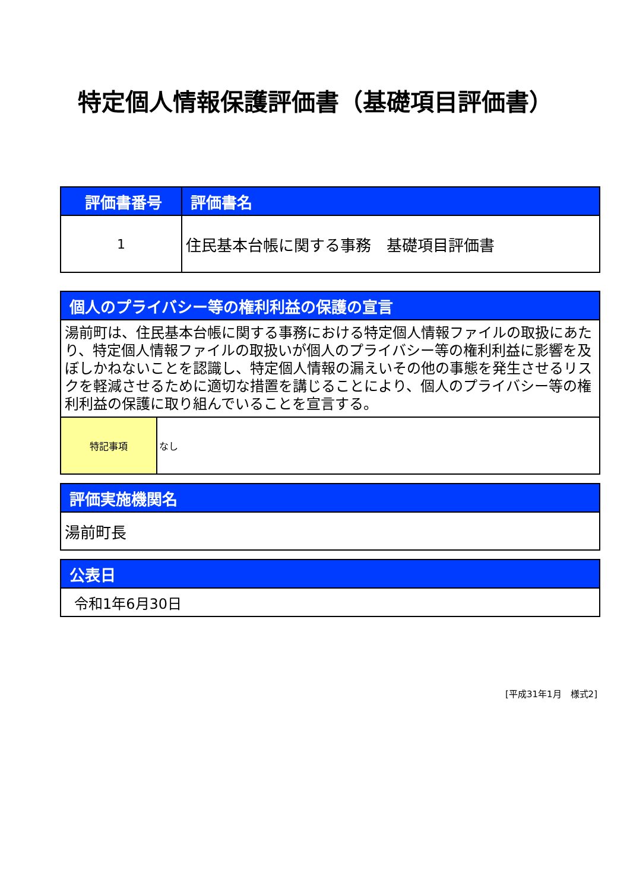特定個人情報保護評価書（基礎項目評価書）
| 評価書番号 | 評価書名 |
| --- | --- |
| 1 | 住民基本台帳に関する事務 基礎項目評価書 |
| 個人のプライバシー等の権利利益の保護の宣言 | |
| --- | --- |
| 湯前町は、住民基本台帳に関する事務における特定個人情報ファイルの取扱にあたり、特定個人情報ファイルの取扱いが個人のプライバシー等の権利利益に影響を及ぼしかねないことを認識し、特定個人情報の漏えいその他の事態を発生させるリスクを軽減させるために適切な措置を講じることにより、個人のプライバシー等の権利利益の保護に取り組んでいることを宣言する。 | |
| 特記事項 | なし |
| 評価実施機関名 |
| --- |
| 湯前町長 |
| 公表日 |
| --- |
| 令和1年6月30日 |
[平成31年1月　様式2]